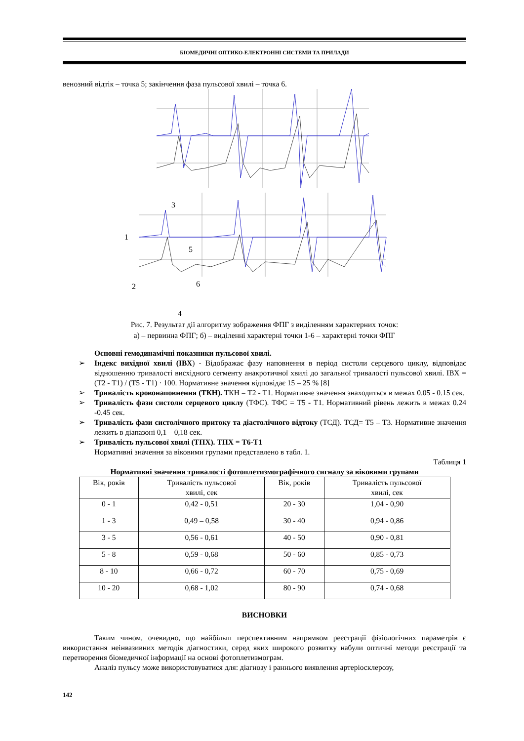БІОМЕДИЧНІ ОПТИКО-ЕЛЕКТРОННІ СИСТЕМИ ТА ПРИЛАДИ
венозний відтік – точка 5; закінчення фаза пульсової хвилі – точка 6.
3
1
5
2
6
4
Рис. 7. Результат дії алгоритму зображення ФПГ з виділенням характерних точок:
а) – первинна ФПГ; б) – виділенні характерні точки 1-6 – характерні точки ФПГ
Основні гемодинамічні показники пульсової хвилі.
➢ Індекс вихідної хвилі (ІВХ) - Відображає фазу наповнення в період систоли серцевого циклу, відповідає відношенню тривалості висхідного сегменту анакротичної хвилі до загальної тривалості пульсової хвилі. ІВХ = (Т2 - Т1) / (Т5 - Т1) · 100. Нормативне значення відповідає 15 – 25 % [8]
➢ Тривалість кровонаповнення (ТКН). ТКН = Т2 - Т1. Нормативне значення знаходиться в межах 0.05 - 0.15 сек.
➢ Тривалість фази систоли серцевого циклу (ТФС). ТФС = Т5 - Т1. Нормативний рівень лежить в межах 0.24 -0.45 сек.
➢ Тривалість фази систолічного притоку та діастолічного відтоку (ТСД). ТСД= Т5 – Т3. Нормативне значення лежить в діапазоні 0,1 – 0,18 сек.
➢ Тривалість пульсової хвилі (ТПХ). ТПХ = Т6-Т1
Нормативні значення за віковими групами представлено в табл. 1.
Таблиця 1
Нормативні значення тривалості фотоплетизмографічного сигналу за віковими групами
| Вік, років | Тривалість пульсової хвилі, сек | Вік, років | Тривалість пульсової хвилі, сек |
| --- | --- | --- | --- |
| 0 - 1 | 0,42 - 0,51 | 20 - 30 | 1,04 - 0,90 |
| 1 - 3 | 0,49 – 0,58 | 30 - 40 | 0,94 - 0,86 |
| 3 - 5 | 0,56 - 0,61 | 40 - 50 | 0,90 - 0,81 |
| 5 - 8 | 0,59 - 0,68 | 50 - 60 | 0,85 - 0,73 |
| 8 - 10 | 0,66 - 0,72 | 60 - 70 | 0,75 - 0,69 |
| 10 - 20 | 0,68 - 1,02 | 80 - 90 | 0,74 - 0,68 |
ВИСНОВКИ
Таким чином, очевидно, що найбільш перспективним напрямком реєстрації фізіологічних параметрів є використання неінвазивних методів діагностики, серед яких широкого розвитку набули оптичні методи реєстрації та перетворення біомедичної інформації на основі фотоплетизмограм.
Аналіз пульсу може використовуватися для: діагнозу і раннього виявлення артеріосклерозу,
142